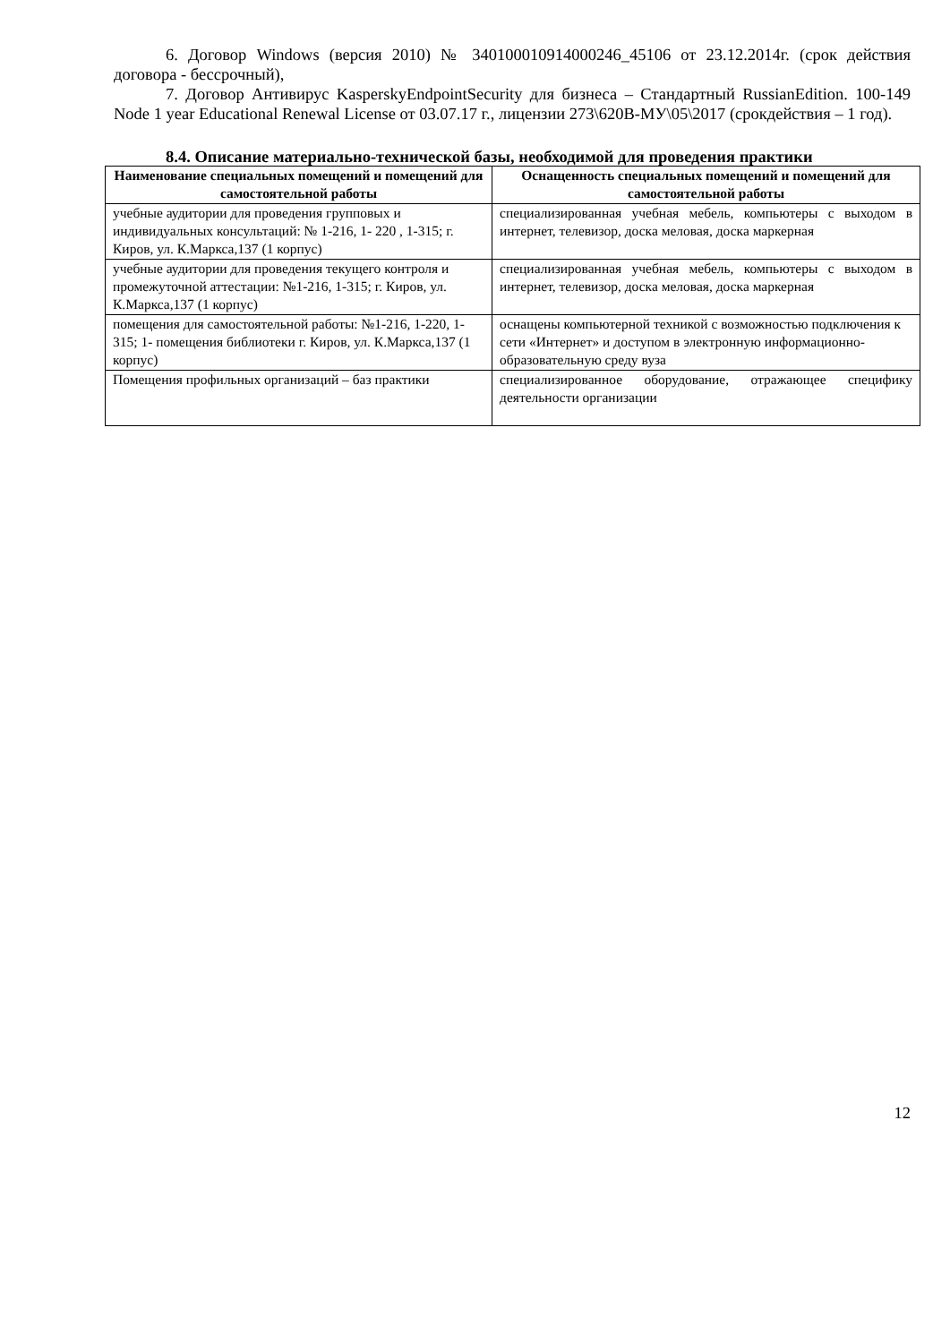6. Договор Windows (версия 2010) № 340100010914000246_45106 от 23.12.2014г. (срок действия договора - бессрочный),
7. Договор Антивирус KasperskyEndpointSecurity для бизнеса – Стандартный RussianEdition. 100-149 Node 1 year Educational Renewal License от 03.07.17 г., лицензии 273\620В-МУ\05\2017 (срокдействия – 1 год).
8.4. Описание материально-технической базы, необходимой для проведения практики
| Наименование специальных помещений и помещений для самостоятельной работы | Оснащенность специальных помещений и помещений для самостоятельной работы |
| --- | --- |
| учебные аудитории для проведения групповых и индивидуальных консультаций: № 1-216, 1- 220 , 1-315; г. Киров, ул. К.Маркса,137 (1 корпус) | специализированная учебная мебель, компьютеры с выходом в интернет, телевизор, доска меловая, доска маркерная |
| учебные аудитории для проведения текущего контроля и промежуточной аттестации: №1-216, 1-315; г. Киров, ул. К.Маркса,137 (1 корпус) | специализированная учебная мебель, компьютеры с выходом в интернет, телевизор, доска меловая, доска маркерная |
| помещения для самостоятельной работы: №1-216, 1-220, 1-315; 1- помещения библиотеки г. Киров, ул. К.Маркса,137 (1 корпус) | оснащены компьютерной техникой с возможностью подключения к сети «Интернет» и доступом в электронную информационно-образовательную среду вуза |
| Помещения профильных организаций – баз практики | специализированное оборудование, отражающее специфику деятельности организации |
12